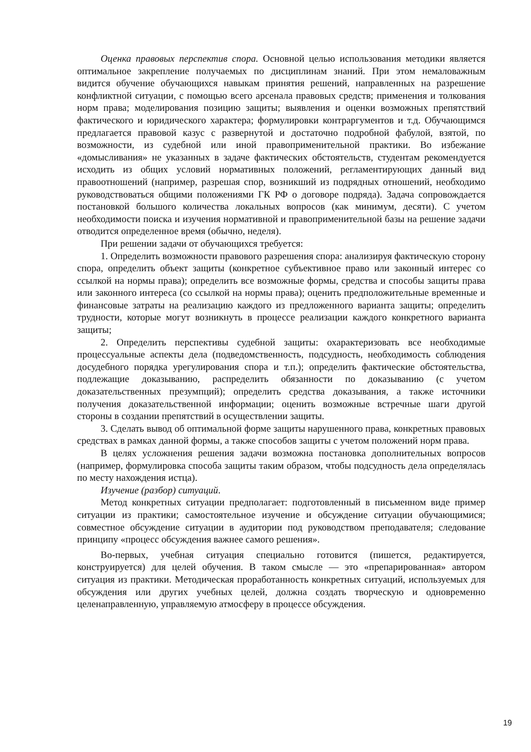Оценка правовых перспектив спора. Основной целью использования методики является оптимальное закрепление получаемых по дисциплинам знаний. При этом немаловажным видится обучение обучающихся навыкам принятия решений, направленных на разрешение конфликтной ситуации, с помощью всего арсенала правовых средств; применения и толкования норм права; моделирования позицию защиты; выявления и оценки возможных препятствий фактического и юридического характера; формулировки контраргументов и т.д. Обучающимся предлагается правовой казус с развернутой и достаточно подробной фабулой, взятой, по возможности, из судебной или иной правоприменительной практики. Во избежание «домысливания» не указанных в задаче фактических обстоятельств, студентам рекомендуется исходить из общих условий нормативных положений, регламентирующих данный вид правоотношений (например, разрешая спор, возникший из подрядных отношений, необходимо руководствоваться общими положениями ГК РФ о договоре подряда). Задача сопровождается постановкой большого количества локальных вопросов (как минимум, десяти). С учетом необходимости поиска и изучения нормативной и правоприменительной базы на решение задачи отводится определенное время (обычно, неделя).
При решении задачи от обучающихся требуется:
1. Определить возможности правового разрешения спора: анализируя фактическую сторону спора, определить объект защиты (конкретное субъективное право или законный интерес со ссылкой на нормы права); определить все возможные формы, средства и способы защиты права или законного интереса (со ссылкой на нормы права); оценить предположительные временные и финансовые затраты на реализацию каждого из предложенного варианта защиты; определить трудности, которые могут возникнуть в процессе реализации каждого конкретного варианта защиты;
2. Определить перспективы судебной защиты: охарактеризовать все необходимые процессуальные аспекты дела (подведомственность, подсудность, необходимость соблюдения досудебного порядка урегулирования спора и т.п.); определить фактические обстоятельства, подлежащие доказыванию, распределить обязанности по доказыванию (с учетом доказательственных презумпций); определить средства доказывания, а также источники получения доказательственной информации; оценить возможные встречные шаги другой стороны в создании препятствий в осуществлении защиты.
3. Сделать вывод об оптимальной форме защиты нарушенного права, конкретных правовых средствах в рамках данной формы, а также способов защиты с учетом положений норм права.
В целях усложнения решения задачи возможна постановка дополнительных вопросов (например, формулировка способа защиты таким образом, чтобы подсудность дела определялась по месту нахождения истца).
Изучение (разбор) ситуаций.
Метод конкретных ситуации предполагает: подготовленный в письменном виде пример ситуации из практики; самостоятельное изучение и обсуждение ситуации обучающимися; совместное обсуждение ситуации в аудитории под руководством преподавателя; следование принципу «процесс обсуждения важнее самого решения».
Во-первых, учебная ситуация специально готовится (пишется, редактируется, конструируется) для целей обучения. В таком смысле — это «препарированная» автором ситуация из практики. Методическая проработанность конкретных ситуаций, используемых для обсуждения или других учебных целей, должна создать творческую и одновременно целенаправленную, управляемую атмосферу в процессе обсуждения.
19